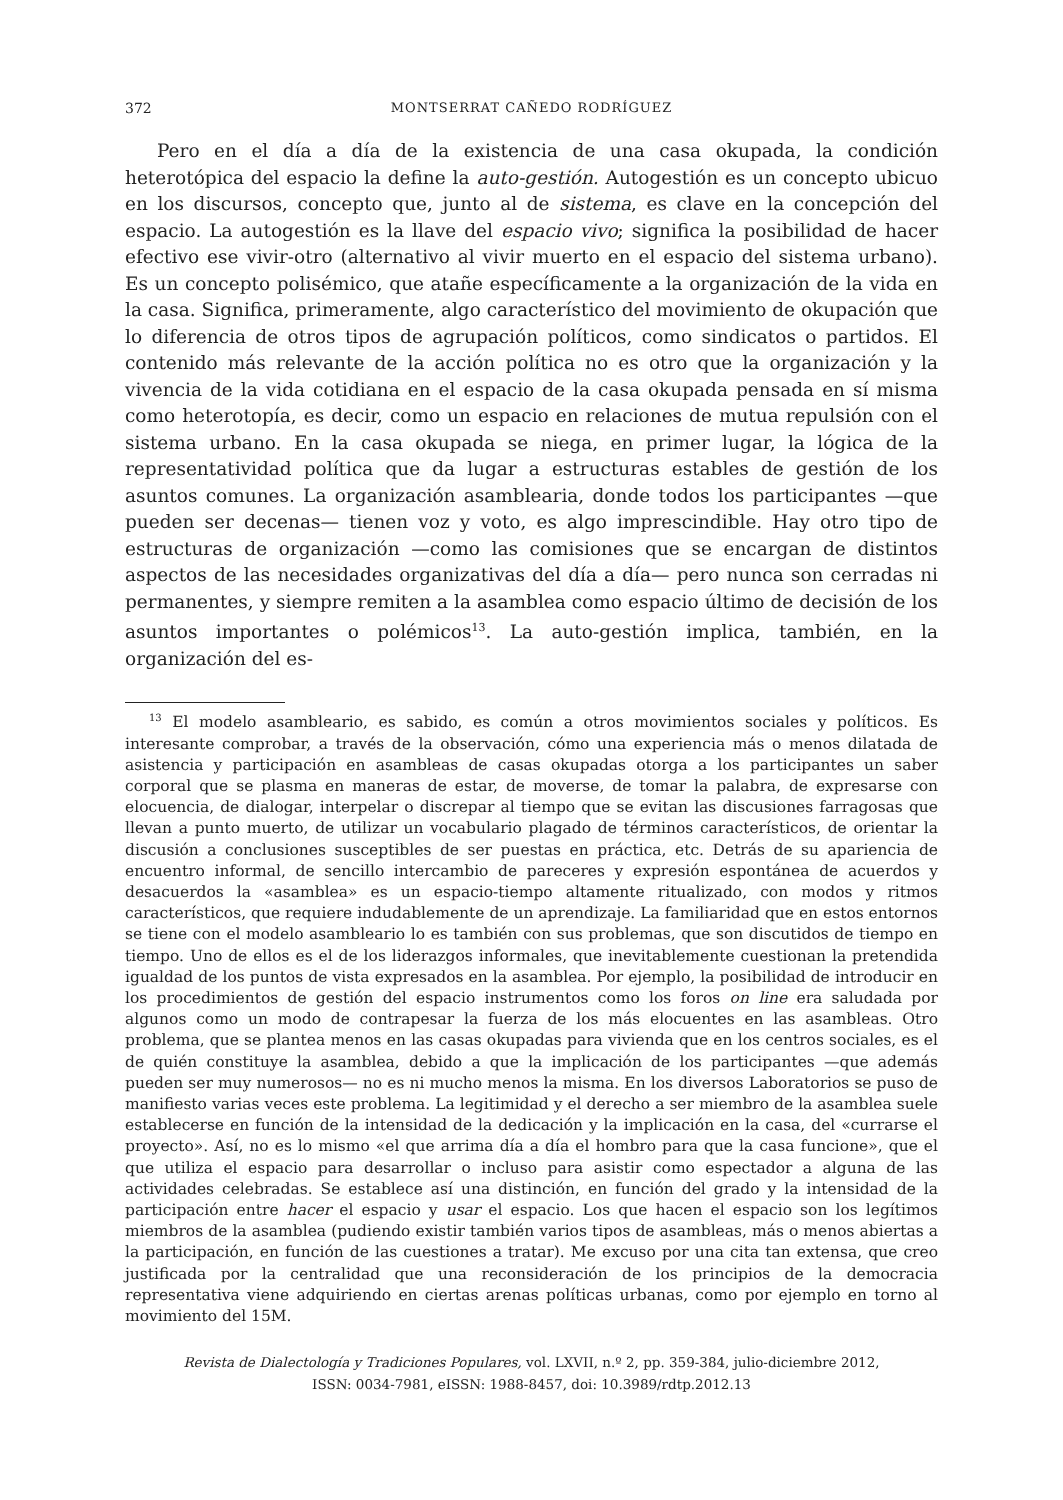372 MONTSERRAT CAÑEDO RODRÍGUEZ
Pero en el día a día de la existencia de una casa okupada, la condición heterotópica del espacio la define la auto-gestión. Autogestión es un concepto ubicuo en los discursos, concepto que, junto al de sistema, es clave en la concepción del espacio. La autogestión es la llave del espacio vivo; significa la posibilidad de hacer efectivo ese vivir-otro (alternativo al vivir muerto en el espacio del sistema urbano). Es un concepto polisémico, que atañe específicamente a la organización de la vida en la casa. Significa, primeramente, algo característico del movimiento de okupación que lo diferencia de otros tipos de agrupación políticos, como sindicatos o partidos. El contenido más relevante de la acción política no es otro que la organización y la vivencia de la vida cotidiana en el espacio de la casa okupada pensada en sí misma como heterotopía, es decir, como un espacio en relaciones de mutua repulsión con el sistema urbano. En la casa okupada se niega, en primer lugar, la lógica de la representatividad política que da lugar a estructuras estables de gestión de los asuntos comunes. La organización asamblearia, donde todos los participantes —que pueden ser decenas— tienen voz y voto, es algo imprescindible. Hay otro tipo de estructuras de organización —como las comisiones que se encargan de distintos aspectos de las necesidades organizativas del día a día— pero nunca son cerradas ni permanentes, y siempre remiten a la asamblea como espacio último de decisión de los asuntos importantes o polémicos<sup>13</sup>. La auto-gestión implica, también, en la organización del es-
<sup>13</sup> El modelo asambleario, es sabido, es común a otros movimientos sociales y políticos. Es interesante comprobar, a través de la observación, cómo una experiencia más o menos dilatada de asistencia y participación en asambleas de casas okupadas otorga a los participantes un saber corporal que se plasma en maneras de estar, de moverse, de tomar la palabra, de expresarse con elocuencia, de dialogar, interpelar o discrepar al tiempo que se evitan las discusiones farragosas que llevan a punto muerto, de utilizar un vocabulario plagado de términos característicos, de orientar la discusión a conclusiones susceptibles de ser puestas en práctica, etc. Detrás de su apariencia de encuentro informal, de sencillo intercambio de pareceres y expresión espontánea de acuerdos y desacuerdos la «asamblea» es un espacio-tiempo altamente ritualizado, con modos y ritmos característicos, que requiere indudablemente de un aprendizaje. La familiaridad que en estos entornos se tiene con el modelo asambleario lo es también con sus problemas, que son discutidos de tiempo en tiempo. Uno de ellos es el de los liderazgos informales, que inevitablemente cuestionan la pretendida igualdad de los puntos de vista expresados en la asamblea. Por ejemplo, la posibilidad de introducir en los procedimientos de gestión del espacio instrumentos como los foros on line era saludada por algunos como un modo de contrapesar la fuerza de los más elocuentes en las asambleas. Otro problema, que se plantea menos en las casas okupadas para vivienda que en los centros sociales, es el de quién constituye la asamblea, debido a que la implicación de los participantes —que además pueden ser muy numerosos— no es ni mucho menos la misma. En los diversos Laboratorios se puso de manifiesto varias veces este problema. La legitimidad y el derecho a ser miembro de la asamblea suele establecerse en función de la intensidad de la dedicación y la implicación en la casa, del «currarse el proyecto». Así, no es lo mismo «el que arrima día a día el hombro para que la casa funcione», que el que utiliza el espacio para desarrollar o incluso para asistir como espectador a alguna de las actividades celebradas. Se establece así una distinción, en función del grado y la intensidad de la participación entre hacer el espacio y usar el espacio. Los que hacen el espacio son los legítimos miembros de la asamblea (pudiendo existir también varios tipos de asambleas, más o menos abiertas a la participación, en función de las cuestiones a tratar). Me excuso por una cita tan extensa, que creo justificada por la centralidad que una reconsideración de los principios de la democracia representativa viene adquiriendo en ciertas arenas políticas urbanas, como por ejemplo en torno al movimiento del 15M.
Revista de Dialectología y Tradiciones Populares, vol. LXVII, n.º 2, pp. 359-384, julio-diciembre 2012,
ISSN: 0034-7981, eISSN: 1988-8457, doi: 10.3989/rdtp.2012.13